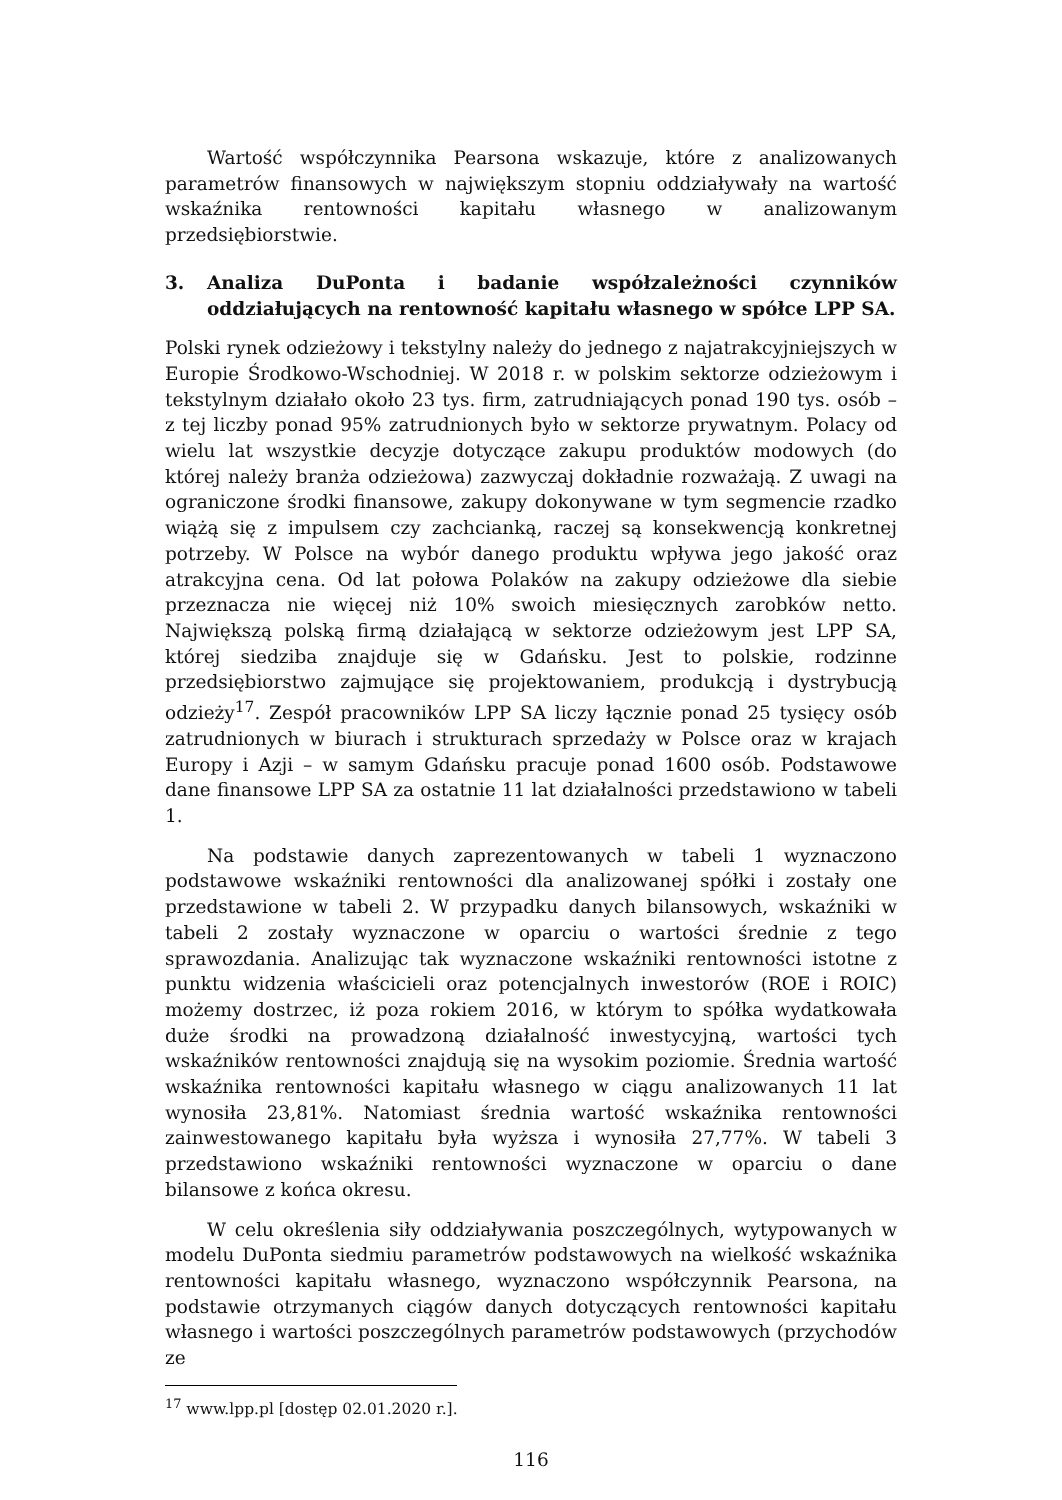Wartość współczynnika Pearsona wskazuje, które z analizowanych parametrów finansowych w największym stopniu oddziaływały na wartość wskaźnika rentowności kapitału własnego w analizowanym przedsiębiorstwie.
3. Analiza DuPonta i badanie współzależności czynników oddziałujących na rentowność kapitału własnego w spółce LPP SA.
Polski rynek odzieżowy i tekstylny należy do jednego z najatrakcyjniejszych w Europie Środkowo-Wschodniej. W 2018 r. w polskim sektorze odzieżowym i tekstylnym działało około 23 tys. firm, zatrudniających ponad 190 tys. osób – z tej liczby ponad 95% zatrudnionych było w sektorze prywatnym. Polacy od wielu lat wszystkie decyzje dotyczące zakupu produktów modowych (do której należy branża odzieżowa) zazwyczaj dokładnie rozważają. Z uwagi na ograniczone środki finansowe, zakupy dokonywane w tym segmencie rzadko wiążą się z impulsem czy zachcianką, raczej są konsekwencją konkretnej potrzeby. W Polsce na wybór danego produktu wpływa jego jakość oraz atrakcyjna cena. Od lat połowa Polaków na zakupy odzieżowe dla siebie przeznacza nie więcej niż 10% swoich miesięcznych zarobków netto. Największą polską firmą działającą w sektorze odzieżowym jest LPP SA, której siedziba znajduje się w Gdańsku. Jest to polskie, rodzinne przedsiębiorstwo zajmujące się projektowaniem, produkcją i dystrybucją odzieży<sup>17</sup>. Zespół pracowników LPP SA liczy łącznie ponad 25 tysięcy osób zatrudnionych w biurach i strukturach sprzedaży w Polsce oraz w krajach Europy i Azji – w samym Gdańsku pracuje ponad 1600 osób. Podstawowe dane finansowe LPP SA za ostatnie 11 lat działalności przedstawiono w tabeli 1.
Na podstawie danych zaprezentowanych w tabeli 1 wyznaczono podstawowe wskaźniki rentowności dla analizowanej spółki i zostały one przedstawione w tabeli 2. W przypadku danych bilansowych, wskaźniki w tabeli 2 zostały wyznaczone w oparciu o wartości średnie z tego sprawozdania. Analizując tak wyznaczone wskaźniki rentowności istotne z punktu widzenia właścicieli oraz potencjalnych inwestorów (ROE i ROIC) możemy dostrzec, iż poza rokiem 2016, w którym to spółka wydatkowała duże środki na prowadzoną działalność inwestycyjną, wartości tych wskaźników rentowności znajdują się na wysokim poziomie. Średnia wartość wskaźnika rentowności kapitału własnego w ciągu analizowanych 11 lat wynosiła 23,81%. Natomiast średnia wartość wskaźnika rentowności zainwestowanego kapitału była wyższa i wynosiła 27,77%. W tabeli 3 przedstawiono wskaźniki rentowności wyznaczone w oparciu o dane bilansowe z końca okresu.
W celu określenia siły oddziaływania poszczególnych, wytypowanych w modelu DuPonta siedmiu parametrów podstawowych na wielkość wskaźnika rentowności kapitału własnego, wyznaczono współczynnik Pearsona, na podstawie otrzymanych ciągów danych dotyczących rentowności kapitału własnego i wartości poszczególnych parametrów podstawowych (przychodów ze
<sup>17</sup> www.lpp.pl [dostęp 02.01.2020 r.].
116